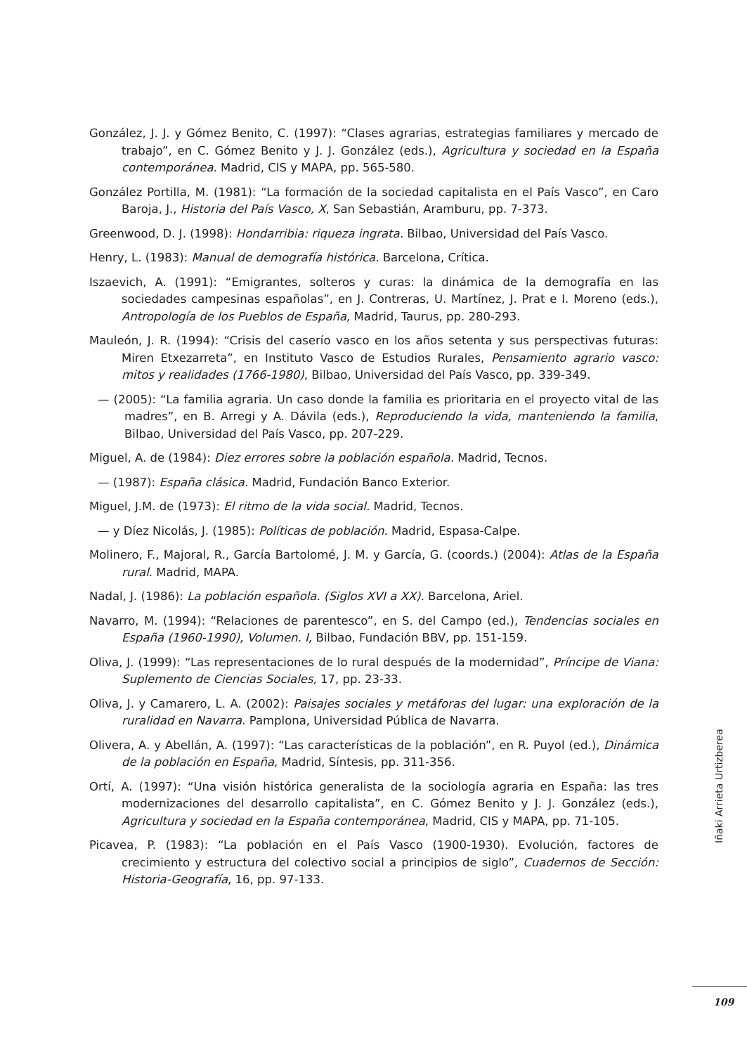González, J. J. y Gómez Benito, C. (1997): “Clases agrarias, estrategias familiares y mercado de trabajo”, en C. Gómez Benito y J. J. González (eds.), Agricultura y sociedad en la España contemporánea. Madrid, CIS y MAPA, pp. 565-580.
González Portilla, M. (1981): “La formación de la sociedad capitalista en el País Vasco”, en Caro Baroja, J., Historia del País Vasco, X, San Sebastián, Aramburu, pp. 7-373.
Greenwood, D. J. (1998): Hondarribia: riqueza ingrata. Bilbao, Universidad del País Vasco.
Henry, L. (1983): Manual de demografía histórica. Barcelona, Crítica.
Iszaevich, A. (1991): “Emigrantes, solteros y curas: la dinámica de la demografía en las sociedades campesinas españolas”, en J. Contreras, U. Martínez, J. Prat e I. Moreno (eds.), Antropología de los Pueblos de España, Madrid, Taurus, pp. 280-293.
Mauleón, J. R. (1994): “Crisis del caserío vasco en los años setenta y sus perspectivas futuras: Miren Etxezarreta”, en Instituto Vasco de Estudios Rurales, Pensamiento agrario vasco: mitos y realidades (1766-1980), Bilbao, Universidad del País Vasco, pp. 339-349.
— (2005): “La familia agraria. Un caso donde la familia es prioritaria en el proyecto vital de las madres”, en B. Arregi y A. Dávila (eds.), Reproduciendo la vida, manteniendo la familia, Bilbao, Universidad del País Vasco, pp. 207-229.
Miguel, A. de (1984): Diez errores sobre la población española. Madrid, Tecnos.
— (1987): España clásica. Madrid, Fundación Banco Exterior.
Miguel, J.M. de (1973): El ritmo de la vida social. Madrid, Tecnos.
— y Díez Nicolás, J. (1985): Políticas de población. Madrid, Espasa-Calpe.
Molinero, F., Majoral, R., García Bartolomé, J. M. y García, G. (coords.) (2004): Atlas de la España rural. Madrid, MAPA.
Nadal, J. (1986): La población española. (Siglos XVI a XX). Barcelona, Ariel.
Navarro, M. (1994): “Relaciones de parentesco”, en S. del Campo (ed.), Tendencias sociales en España (1960-1990), Volumen. I, Bilbao, Fundación BBV, pp. 151-159.
Oliva, J. (1999): “Las representaciones de lo rural después de la modernidad”, Príncipe de Viana: Suplemento de Ciencias Sociales, 17, pp. 23-33.
Oliva, J. y Camarero, L. A. (2002): Paisajes sociales y metáforas del lugar: una exploración de la ruralidad en Navarra. Pamplona, Universidad Pública de Navarra.
Olivera, A. y Abellán, A. (1997): “Las características de la población”, en R. Puyol (ed.), Dinámica de la población en España, Madrid, Síntesis, pp. 311-356.
Ortí, A. (1997): “Una visión histórica generalista de la sociología agraria en España: las tres modernizaciones del desarrollo capitalista”, en C. Gómez Benito y J. J. González (eds.), Agricultura y sociedad en la España contemporánea, Madrid, CIS y MAPA, pp. 71-105.
Picavea, P. (1983): “La población en el País Vasco (1900-1930). Evolución, factores de crecimiento y estructura del colectivo social a principios de siglo”, Cuadernos de Sección: Historia-Geografía, 16, pp. 97-133.
Iñaki Arrieta Urtizberea
109